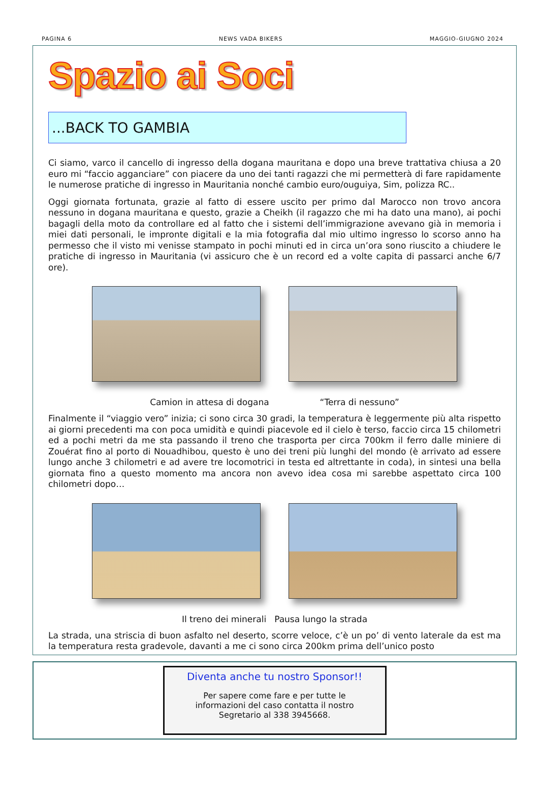PAGINA 6 NEWS VADA BIKERS MAGGIO-GIUGNO 2024
Spazio ai Soci
...BACK TO GAMBIA
Ci siamo, varco il cancello di ingresso della dogana mauritana e dopo una breve trattativa chiusa a 20 euro mi “faccio agganciare” con piacere da uno dei tanti ragazzi che mi permetterà di fare rapidamente le numerose pratiche di ingresso in Mauritania nonché cambio euro/ouguiya, Sim, polizza RC..
Oggi giornata fortunata, grazie al fatto di essere uscito per primo dal Marocco non trovo ancora nessuno in dogana mauritana e questo, grazie a Cheikh (il ragazzo che mi ha dato una mano), ai pochi bagagli della moto da controllare ed al fatto che i sistemi dell’immigrazione avevano già in memoria i miei dati personali, le impronte digitali e la mia fotografia dal mio ultimo ingresso lo scorso anno ha permesso che il visto mi venisse stampato in pochi minuti ed in circa un’ora sono riuscito a chiudere le pratiche di ingresso in Mauritania (vi assicuro che è un record ed a volte capita di passarci anche 6/7 ore).
Camion in attesa di dogana “Terra di nessuno”
Finalmente il “viaggio vero” inizia; ci sono circa 30 gradi, la temperatura è leggermente più alta rispetto ai giorni precedenti ma con poca umidità e quindi piacevole ed il cielo è terso, faccio circa 15 chilometri ed a pochi metri da me sta passando il treno che trasporta per circa 700km il ferro dalle miniere di Zouérat fino al porto di Nouadhibou, questo è uno dei treni più lunghi del mondo (è arrivato ad essere lungo anche 3 chilometri e ad avere tre locomotrici in testa ed altrettante in coda), in sintesi una bella giornata fino a questo momento ma ancora non avevo idea cosa mi sarebbe aspettato circa 100 chilometri dopo…
Il treno dei minerali Pausa lungo la strada
La strada, una striscia di buon asfalto nel deserto, scorre veloce, c’è un po’ di vento laterale da est ma la temperatura resta gradevole, davanti a me ci sono circa 200km prima dell’unico posto
Diventa anche tu nostro Sponsor!!
Per sapere come fare e per tutte le
informazioni del caso contatta il nostro
Segretario al 338 3945668.